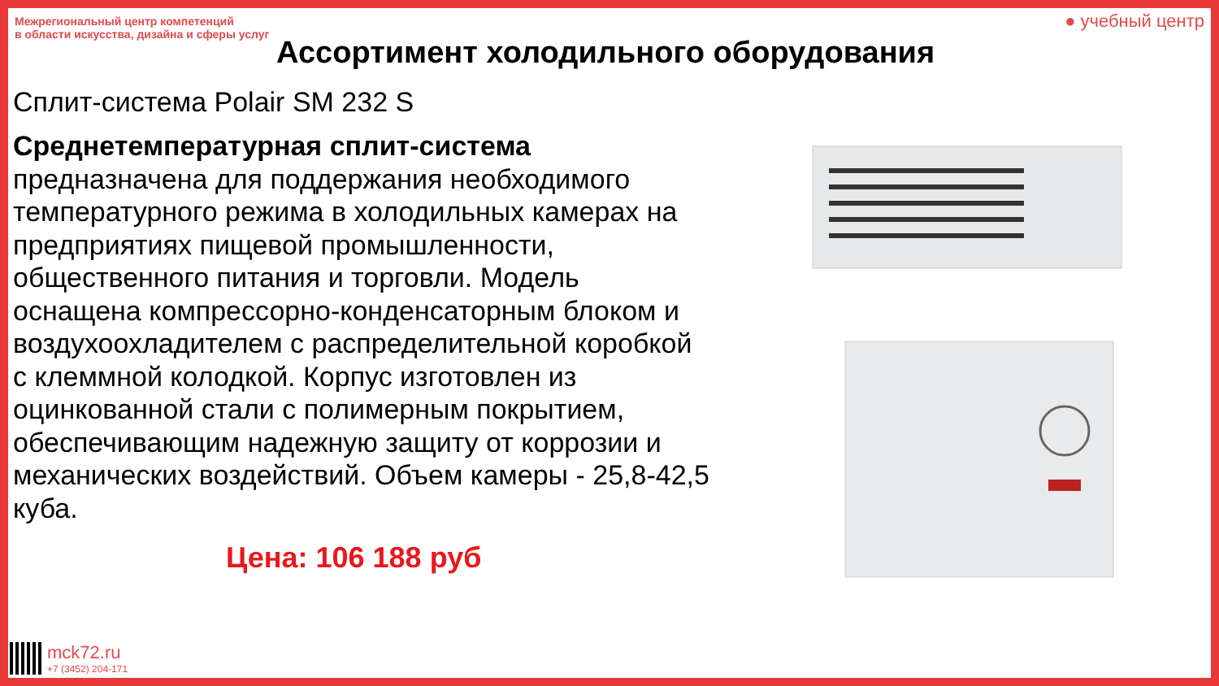Межрегиональный центр компетенций
в области искусства, дизайна и сферы услуг
● учебный центр
Ассортимент холодильного оборудования
Сплит-система Polair SM 232 S
Среднетемпературная сплит-система предназначена для поддержания необходимого температурного режима в холодильных камерах на предприятиях пищевой промышленности, общественного питания и торговли. Модель оснащена компрессорно-конденсаторным блоком и воздухоохладителем с распределительной коробкой с клеммной колодкой. Корпус изготовлен из оцинкованной стали с полимерным покрытием, обеспечивающим надежную защиту от коррозии и механических воздействий. Объем камеры - 25,8-42,5 куба.
Цена: 106 188 руб
mck72.ru
+7 (3452) 204-171